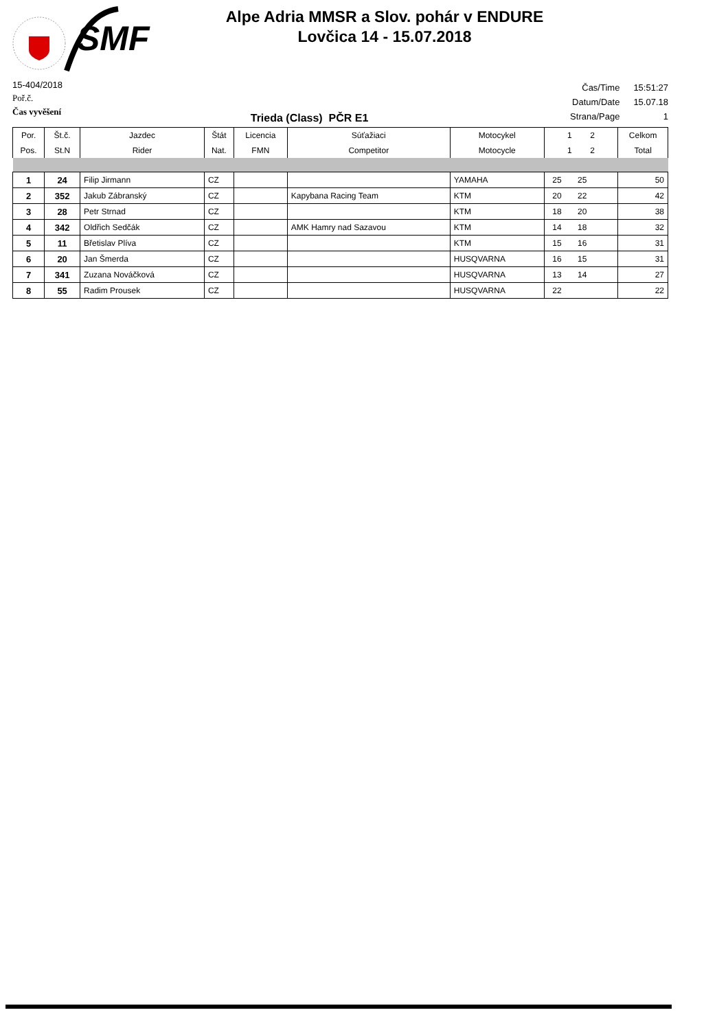SMF
Alpe Adria MMSR a Slov. pohár v ENDURE
Lovčica 14 - 15.07.2018
15-404/2018
Poř.č.
Čas vyvěšení
Trieda (Class) PČR E1
| Čas/Time | 15:51:27 |
| Datum/Date | 15.07.18 |
| Strana/Page | 1 |
| Por. | Št.č. | Jazdec | Štát | Licencia | Súťažiaci | Motocykel | 1 2 | Celkom |
| --- | --- | --- | --- | --- | --- | --- | --- | --- |
| Pos. | St.N | Rider | Nat. | FMN | Competitor | Motocycle | 1 2 | Total |
| 1 | 24 | Filip Jirmann | CZ | | | YAMAHA | 25 25 | 50 |
| 2 | 352 | Jakub Zábranský | CZ | | Kapybana Racing Team | KTM | 20 22 | 42 |
| 3 | 28 | Petr Strnad | CZ | | | KTM | 18 20 | 38 |
| 4 | 342 | Oldřich Sedčák | CZ | | AMK Hamry nad Sazavou | KTM | 14 18 | 32 |
| 5 | 11 | Břetislav Plíva | CZ | | | KTM | 15 16 | 31 |
| 6 | 20 | Jan Šmerda | CZ | | | HUSQVARNA | 16 15 | 31 |
| 7 | 341 | Zuzana Nováčková | CZ | | | HUSQVARNA | 13 14 | 27 |
| 8 | 55 | Radim Prousek | CZ | | | HUSQVARNA | 22 | 22 |